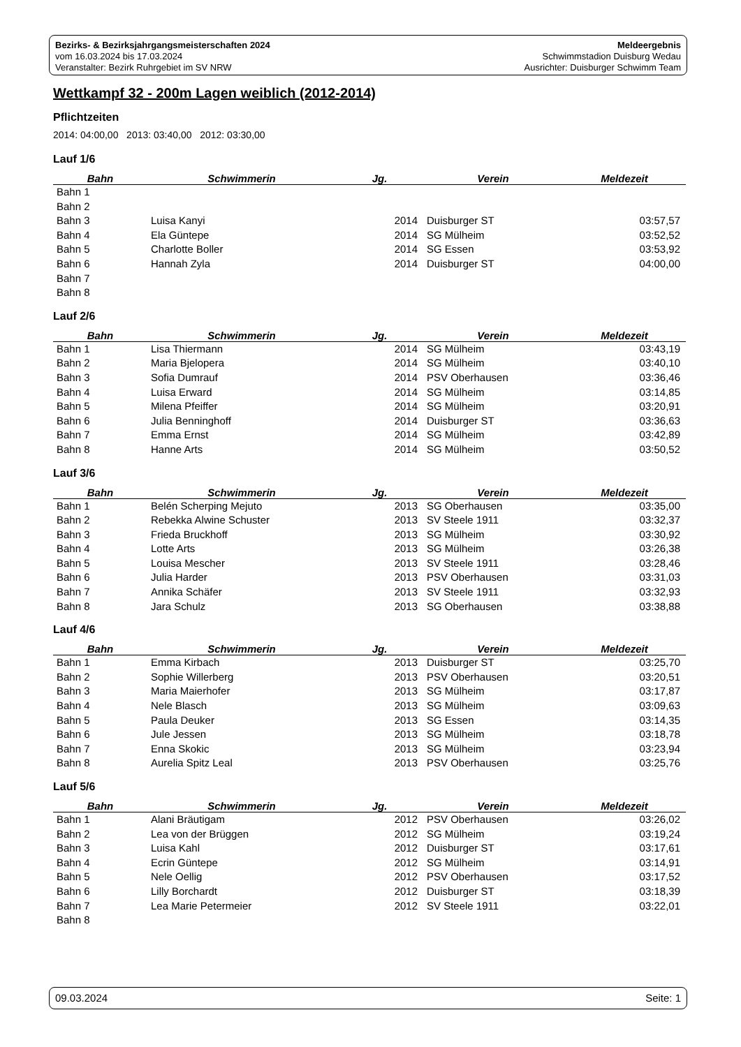Bezirks- & Bezirksjahrgangsmeisterschaften 2024
vom 16.03.2024 bis 17.03.2024
Veranstalter: Bezirk Ruhrgebiet im SV NRW
Meldeergebnis
Schwimmstadion Duisburg Wedau
Ausrichter: Duisburger Schwimm Team
Wettkampf 32 - 200m Lagen weiblich (2012-2014)
Pflichtzeiten
2014: 04:00,00 2013: 03:40,00 2012: 03:30,00
Lauf 1/6
| Bahn | Schwimmerin | Jg. | Verein | Meldezeit |
| --- | --- | --- | --- | --- |
| Bahn 1 | | | | |
| Bahn 2 | | | | |
| Bahn 3 | Luisa Kanyi | 2014 | Duisburger ST | 03:57,57 |
| Bahn 4 | Ela Güntepe | 2014 | SG Mülheim | 03:52,52 |
| Bahn 5 | Charlotte Boller | 2014 | SG Essen | 03:53,92 |
| Bahn 6 | Hannah Zyla | 2014 | Duisburger ST | 04:00,00 |
| Bahn 7 | | | | |
| Bahn 8 | | | | |
Lauf 2/6
| Bahn | Schwimmerin | Jg. | Verein | Meldezeit |
| --- | --- | --- | --- | --- |
| Bahn 1 | Lisa Thiermann | 2014 | SG Mülheim | 03:43,19 |
| Bahn 2 | Maria Bjelopera | 2014 | SG Mülheim | 03:40,10 |
| Bahn 3 | Sofia Dumrauf | 2014 | PSV Oberhausen | 03:36,46 |
| Bahn 4 | Luisa Erward | 2014 | SG Mülheim | 03:14,85 |
| Bahn 5 | Milena Pfeiffer | 2014 | SG Mülheim | 03:20,91 |
| Bahn 6 | Julia Benninghoff | 2014 | Duisburger ST | 03:36,63 |
| Bahn 7 | Emma Ernst | 2014 | SG Mülheim | 03:42,89 |
| Bahn 8 | Hanne Arts | 2014 | SG Mülheim | 03:50,52 |
Lauf 3/6
| Bahn | Schwimmerin | Jg. | Verein | Meldezeit |
| --- | --- | --- | --- | --- |
| Bahn 1 | Belén Scherping Mejuto | 2013 | SG Oberhausen | 03:35,00 |
| Bahn 2 | Rebekka Alwine Schuster | 2013 | SV Steele 1911 | 03:32,37 |
| Bahn 3 | Frieda Bruckhoff | 2013 | SG Mülheim | 03:30,92 |
| Bahn 4 | Lotte Arts | 2013 | SG Mülheim | 03:26,38 |
| Bahn 5 | Louisa Mescher | 2013 | SV Steele 1911 | 03:28,46 |
| Bahn 6 | Julia Harder | 2013 | PSV Oberhausen | 03:31,03 |
| Bahn 7 | Annika Schäfer | 2013 | SV Steele 1911 | 03:32,93 |
| Bahn 8 | Jara Schulz | 2013 | SG Oberhausen | 03:38,88 |
Lauf 4/6
| Bahn | Schwimmerin | Jg. | Verein | Meldezeit |
| --- | --- | --- | --- | --- |
| Bahn 1 | Emma Kirbach | 2013 | Duisburger ST | 03:25,70 |
| Bahn 2 | Sophie Willerberg | 2013 | PSV Oberhausen | 03:20,51 |
| Bahn 3 | Maria Maierhofer | 2013 | SG Mülheim | 03:17,87 |
| Bahn 4 | Nele Blasch | 2013 | SG Mülheim | 03:09,63 |
| Bahn 5 | Paula Deuker | 2013 | SG Essen | 03:14,35 |
| Bahn 6 | Jule Jessen | 2013 | SG Mülheim | 03:18,78 |
| Bahn 7 | Enna Skokic | 2013 | SG Mülheim | 03:23,94 |
| Bahn 8 | Aurelia Spitz Leal | 2013 | PSV Oberhausen | 03:25,76 |
Lauf 5/6
| Bahn | Schwimmerin | Jg. | Verein | Meldezeit |
| --- | --- | --- | --- | --- |
| Bahn 1 | Alani Bräutigam | 2012 | PSV Oberhausen | 03:26,02 |
| Bahn 2 | Lea von der Brüggen | 2012 | SG Mülheim | 03:19,24 |
| Bahn 3 | Luisa Kahl | 2012 | Duisburger ST | 03:17,61 |
| Bahn 4 | Ecrin Güntepe | 2012 | SG Mülheim | 03:14,91 |
| Bahn 5 | Nele Oellig | 2012 | PSV Oberhausen | 03:17,52 |
| Bahn 6 | Lilly Borchardt | 2012 | Duisburger ST | 03:18,39 |
| Bahn 7 | Lea Marie Petermeier | 2012 | SV Steele 1911 | 03:22,01 |
| Bahn 8 | | | | |
09.03.2024 Seite: 1